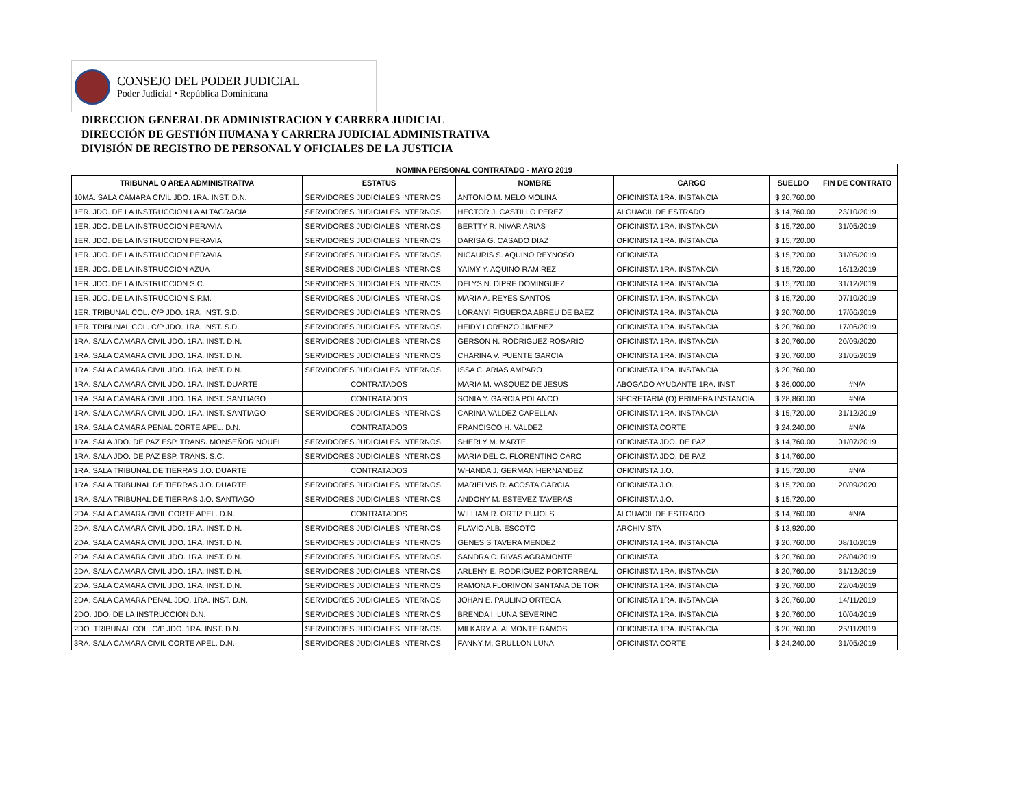CONSEJO DEL PODER JUDICIAL
Poder Judicial • República Dominicana
DIRECCION GENERAL DE ADMINISTRACION Y CARRERA JUDICIAL
DIRECCIÓN DE GESTIÓN HUMANA Y CARRERA JUDICIAL ADMINISTRATIVA
DIVISIÓN DE REGISTRO DE PERSONAL Y OFICIALES DE LA JUSTICIA
| NOMINA PERSONAL CONTRATADO - MAYO 2019 | | | | | |
| TRIBUNAL O AREA ADMINISTRATIVA | ESTATUS | NOMBRE | CARGO | SUELDO | FIN DE CONTRATO |
| 10MA. SALA CAMARA CIVIL JDO. 1RA. INST. D.N. | SERVIDORES JUDICIALES INTERNOS | ANTONIO M. MELO MOLINA | OFICINISTA 1RA. INSTANCIA | $ 20,760.00 | |
| 1ER. JDO. DE LA INSTRUCCION LA ALTAGRACIA | SERVIDORES JUDICIALES INTERNOS | HECTOR J. CASTILLO PEREZ | ALGUACIL DE ESTRADO | $ 14,760.00 | 23/10/2019 |
| 1ER. JDO. DE LA INSTRUCCION PERAVIA | SERVIDORES JUDICIALES INTERNOS | BERTTY R. NIVAR ARIAS | OFICINISTA 1RA. INSTANCIA | $ 15,720.00 | 31/05/2019 |
| 1ER. JDO. DE LA INSTRUCCION PERAVIA | SERVIDORES JUDICIALES INTERNOS | DARISA G. CASADO DIAZ | OFICINISTA 1RA. INSTANCIA | $ 15,720.00 | |
| 1ER. JDO. DE LA INSTRUCCION PERAVIA | SERVIDORES JUDICIALES INTERNOS | NICAURIS S. AQUINO REYNOSO | OFICINISTA | $ 15,720.00 | 31/05/2019 |
| 1ER. JDO. DE LA INSTRUCCION AZUA | SERVIDORES JUDICIALES INTERNOS | YAIMY Y. AQUINO RAMIREZ | OFICINISTA 1RA. INSTANCIA | $ 15,720.00 | 16/12/2019 |
| 1ER. JDO. DE LA INSTRUCCION S.C. | SERVIDORES JUDICIALES INTERNOS | DELYS N. DIPRE DOMINGUEZ | OFICINISTA 1RA. INSTANCIA | $ 15,720.00 | 31/12/2019 |
| 1ER. JDO. DE LA INSTRUCCION S.P.M. | SERVIDORES JUDICIALES INTERNOS | MARIA A. REYES SANTOS | OFICINISTA 1RA. INSTANCIA | $ 15,720.00 | 07/10/2019 |
| 1ER. TRIBUNAL COL. C/P JDO. 1RA. INST. S.D. | SERVIDORES JUDICIALES INTERNOS | LORANYI FIGUEROA ABREU DE BAEZ | OFICINISTA 1RA. INSTANCIA | $ 20,760.00 | 17/06/2019 |
| 1ER. TRIBUNAL COL. C/P JDO. 1RA. INST. S.D. | SERVIDORES JUDICIALES INTERNOS | HEIDY LORENZO JIMENEZ | OFICINISTA 1RA. INSTANCIA | $ 20,760.00 | 17/06/2019 |
| 1RA. SALA CAMARA CIVIL JDO. 1RA. INST. D.N. | SERVIDORES JUDICIALES INTERNOS | GERSON N. RODRIGUEZ ROSARIO | OFICINISTA 1RA. INSTANCIA | $ 20,760.00 | 20/09/2020 |
| 1RA. SALA CAMARA CIVIL JDO. 1RA. INST. D.N. | SERVIDORES JUDICIALES INTERNOS | CHARINA V. PUENTE GARCIA | OFICINISTA 1RA. INSTANCIA | $ 20,760.00 | 31/05/2019 |
| 1RA. SALA CAMARA CIVIL JDO. 1RA. INST. D.N. | SERVIDORES JUDICIALES INTERNOS | ISSA C. ARIAS AMPARO | OFICINISTA 1RA. INSTANCIA | $ 20,760.00 | |
| 1RA. SALA CAMARA CIVIL JDO. 1RA. INST. DUARTE | CONTRATADOS | MARIA M. VASQUEZ DE JESUS | ABOGADO AYUDANTE 1RA. INST. | $ 36,000.00 | #N/A |
| 1RA. SALA CAMARA CIVIL JDO. 1RA. INST. SANTIAGO | CONTRATADOS | SONIA Y. GARCIA POLANCO | SECRETARIA (O) PRIMERA INSTANCIA | $ 28,860.00 | #N/A |
| 1RA. SALA CAMARA CIVIL JDO. 1RA. INST. SANTIAGO | SERVIDORES JUDICIALES INTERNOS | CARINA VALDEZ CAPELLAN | OFICINISTA 1RA. INSTANCIA | $ 15,720.00 | 31/12/2019 |
| 1RA. SALA CAMARA PENAL CORTE APEL. D.N. | CONTRATADOS | FRANCISCO H. VALDEZ | OFICINISTA CORTE | $ 24,240.00 | #N/A |
| 1RA. SALA JDO. DE PAZ ESP. TRANS. MONSEÑOR NOUEL | SERVIDORES JUDICIALES INTERNOS | SHERLY M. MARTE | OFICINISTA JDO. DE PAZ | $ 14,760.00 | 01/07/2019 |
| 1RA. SALA JDO. DE PAZ ESP. TRANS. S.C. | SERVIDORES JUDICIALES INTERNOS | MARIA DEL C. FLORENTINO CARO | OFICINISTA JDO. DE PAZ | $ 14,760.00 | |
| 1RA. SALA TRIBUNAL DE TIERRAS J.O. DUARTE | CONTRATADOS | WHANDA J. GERMAN HERNANDEZ | OFICINISTA J.O. | $ 15,720.00 | #N/A |
| 1RA. SALA TRIBUNAL DE TIERRAS J.O. DUARTE | SERVIDORES JUDICIALES INTERNOS | MARIELVIS R. ACOSTA GARCIA | OFICINISTA J.O. | $ 15,720.00 | 20/09/2020 |
| 1RA. SALA TRIBUNAL DE TIERRAS J.O. SANTIAGO | SERVIDORES JUDICIALES INTERNOS | ANDONY M. ESTEVEZ TAVERAS | OFICINISTA J.O. | $ 15,720.00 | |
| 2DA. SALA CAMARA CIVIL CORTE APEL. D.N. | CONTRATADOS | WILLIAM R. ORTIZ PUJOLS | ALGUACIL DE ESTRADO | $ 14,760.00 | #N/A |
| 2DA. SALA CAMARA CIVIL JDO. 1RA. INST. D.N. | SERVIDORES JUDICIALES INTERNOS | FLAVIO ALB. ESCOTO | ARCHIVISTA | $ 13,920.00 | |
| 2DA. SALA CAMARA CIVIL JDO. 1RA. INST. D.N. | SERVIDORES JUDICIALES INTERNOS | GENESIS TAVERA MENDEZ | OFICINISTA 1RA. INSTANCIA | $ 20,760.00 | 08/10/2019 |
| 2DA. SALA CAMARA CIVIL JDO. 1RA. INST. D.N. | SERVIDORES JUDICIALES INTERNOS | SANDRA C. RIVAS AGRAMONTE | OFICINISTA | $ 20,760.00 | 28/04/2019 |
| 2DA. SALA CAMARA CIVIL JDO. 1RA. INST. D.N. | SERVIDORES JUDICIALES INTERNOS | ARLENY E. RODRIGUEZ PORTORREAL | OFICINISTA 1RA. INSTANCIA | $ 20,760.00 | 31/12/2019 |
| 2DA. SALA CAMARA CIVIL JDO. 1RA. INST. D.N. | SERVIDORES JUDICIALES INTERNOS | RAMONA FLORIMON SANTANA DE TOR | OFICINISTA 1RA. INSTANCIA | $ 20,760.00 | 22/04/2019 |
| 2DA. SALA CAMARA PENAL JDO. 1RA. INST. D.N. | SERVIDORES JUDICIALES INTERNOS | JOHAN E. PAULINO ORTEGA | OFICINISTA 1RA. INSTANCIA | $ 20,760.00 | 14/11/2019 |
| 2DO. JDO. DE LA INSTRUCCION D.N. | SERVIDORES JUDICIALES INTERNOS | BRENDA I. LUNA SEVERINO | OFICINISTA 1RA. INSTANCIA | $ 20,760.00 | 10/04/2019 |
| 2DO. TRIBUNAL COL. C/P JDO. 1RA. INST. D.N. | SERVIDORES JUDICIALES INTERNOS | MILKARY A. ALMONTE RAMOS | OFICINISTA 1RA. INSTANCIA | $ 20,760.00 | 25/11/2019 |
| 3RA. SALA CAMARA CIVIL CORTE APEL. D.N. | SERVIDORES JUDICIALES INTERNOS | FANNY M. GRULLON LUNA | OFICINISTA CORTE | $ 24,240.00 | 31/05/2019 |